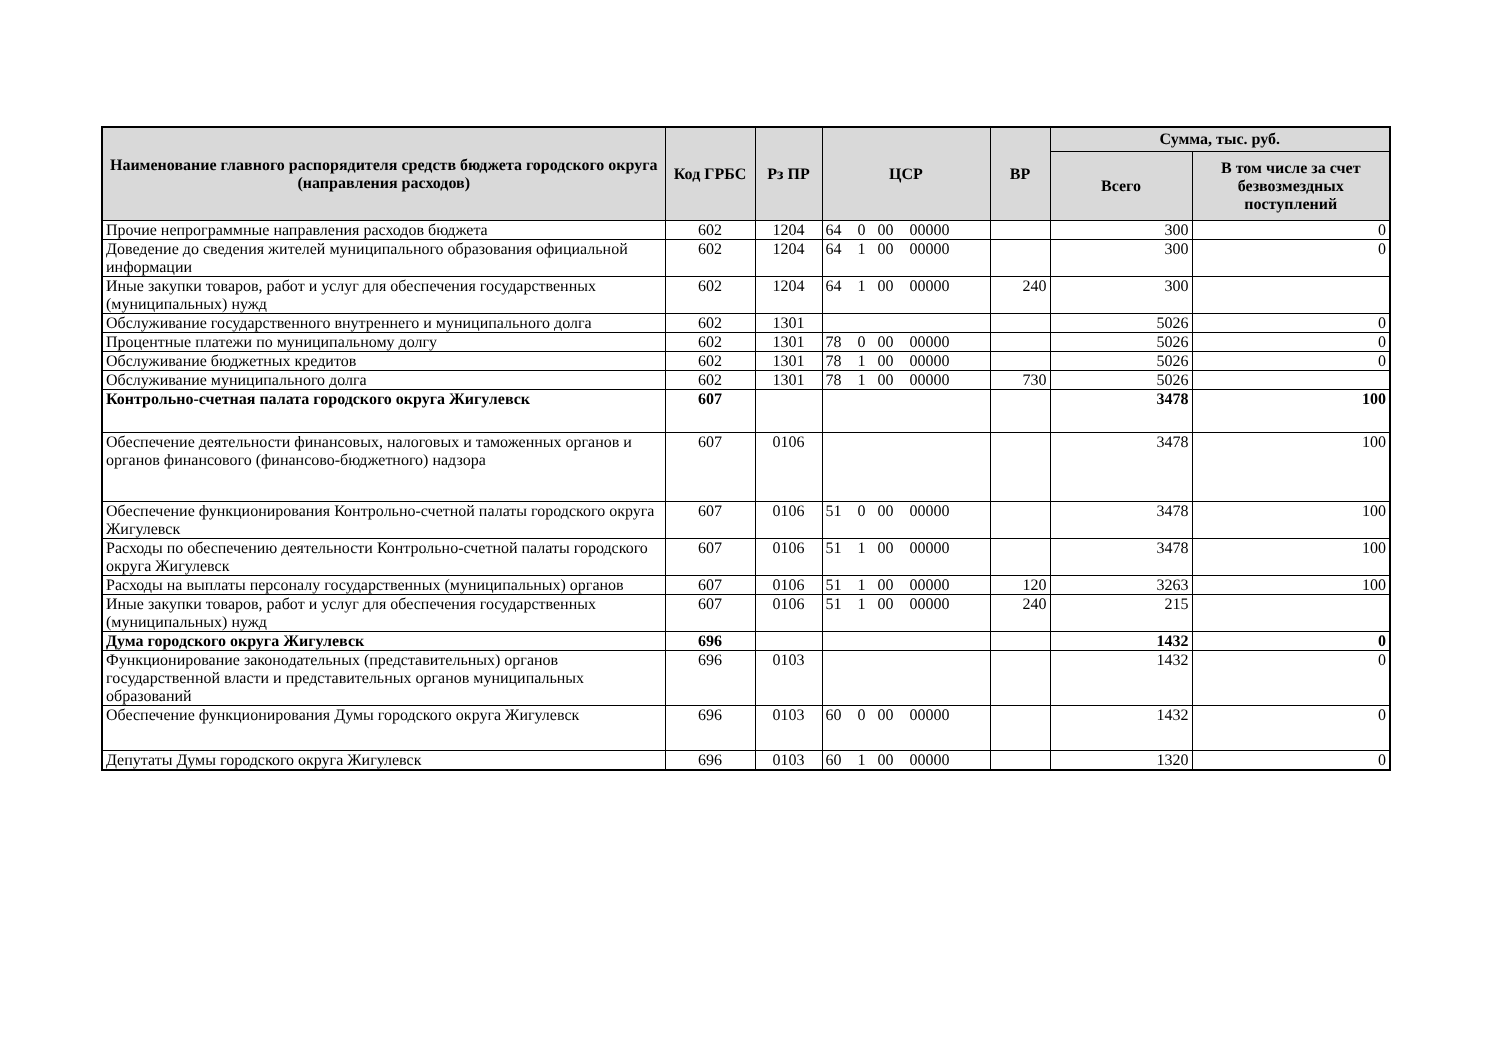| Наименование главного распорядителя средств бюджета городского округа (направления расходов) | Код ГРБС | Рз ПР | ЦСР | ВР | Сумма, тыс. руб. | |
| --- | --- | --- | --- | --- | --- | --- |
| | | | | | Всего | В том числе за счет безвозмездных поступлений |
| Прочие непрограммные направления расходов бюджета | 602 | 1204 | 64 0 00 00000 | | 300 | 0 |
| Доведение до сведения жителей муниципального образования официальной информации | 602 | 1204 | 64 1 00 00000 | | 300 | 0 |
| Иные закупки товаров, работ и услуг для обеспечения государственных (муниципальных) нужд | 602 | 1204 | 64 1 00 00000 | 240 | 300 | |
| Обслуживание государственного внутреннего и муниципального долга | 602 | 1301 | | | 5026 | 0 |
| Процентные платежи по муниципальному долгу | 602 | 1301 | 78 0 00 00000 | | 5026 | 0 |
| Обслуживание бюджетных кредитов | 602 | 1301 | 78 1 00 00000 | | 5026 | 0 |
| Обслуживание муниципального долга | 602 | 1301 | 78 1 00 00000 | 730 | 5026 | |
| Контрольно-счетная палата городского округа Жигулевск | 607 | | | | 3478 | 100 |
| Обеспечение деятельности финансовых, налоговых и таможенных органов и органов финансового (финансово-бюджетного) надзора | 607 | 0106 | | | 3478 | 100 |
| Обеспечение функционирования Контрольно-счетной палаты городского округа Жигулевск | 607 | 0106 | 51 0 00 00000 | | 3478 | 100 |
| Расходы по обеспечению деятельности Контрольно-счетной палаты городского округа Жигулевск | 607 | 0106 | 51 1 00 00000 | | 3478 | 100 |
| Расходы на выплаты персоналу государственных (муниципальных) органов | 607 | 0106 | 51 1 00 00000 | 120 | 3263 | 100 |
| Иные закупки товаров, работ и услуг для обеспечения государственных (муниципальных) нужд | 607 | 0106 | 51 1 00 00000 | 240 | 215 | |
| Дума городского округа Жигулевск | 696 | | | | 1432 | 0 |
| Функционирование законодательных (представительных) органов государственной власти и представительных органов муниципальных образований | 696 | 0103 | | | 1432 | 0 |
| Обеспечение функционирования Думы городского округа Жигулевск | 696 | 0103 | 60 0 00 00000 | | 1432 | 0 |
| Депутаты Думы городского округа Жигулевск | 696 | 0103 | 60 1 00 00000 | | 1320 | 0 |